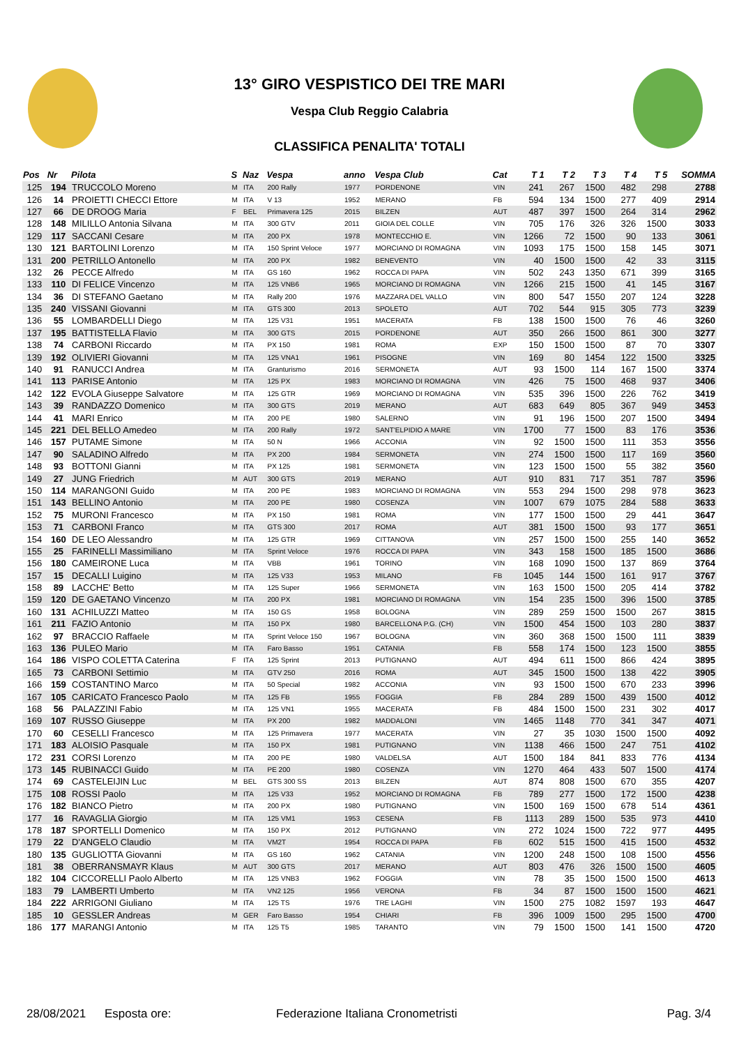13° GIRO VESPISTICO DEI TRE MARI
Vespa Club Reggio Calabria
CLASSIFICA PENALITA' TOTALI
| Pos | Nr | Pilota | S | Naz | Vespa | anno | Vespa Club | Cat | T 1 | T 2 | T 3 | T 4 | T 5 | SOMMA |
| --- | --- | --- | --- | --- | --- | --- | --- | --- | --- | --- | --- | --- | --- | --- |
| 125 | 194 | TRUCCOLO Moreno | M | ITA | 200 Rally | 1977 | PORDENONE | VIN | 241 | 267 | 1500 | 482 | 298 | 2788 |
| 126 | 14 | PROIETTI CHECCI Ettore | M | ITA | V 13 | 1952 | MERANO | FB | 594 | 134 | 1500 | 277 | 409 | 2914 |
| 127 | 66 | DE DROOG Maria | F | BEL | Primavera 125 | 2015 | BILZEN | AUT | 487 | 397 | 1500 | 264 | 314 | 2962 |
| 128 | 148 | MILILLO Antonia Silvana | M | ITA | 300 GTV | 2011 | GIOIA DEL COLLE | VIN | 705 | 176 | 326 | 326 | 1500 | 3033 |
| 129 | 117 | SACCANI Cesare | M | ITA | 200 PX | 1978 | MONTECCHIO E. | VIN | 1266 | 72 | 1500 | 90 | 133 | 3061 |
| 130 | 121 | BARTOLINI Lorenzo | M | ITA | 150 Sprint Veloce | 1977 | MORCIANO DI ROMAGNA | VIN | 1093 | 175 | 1500 | 158 | 145 | 3071 |
| 131 | 200 | PETRILLO Antonello | M | ITA | 200 PX | 1982 | BENEVENTO | VIN | 40 | 1500 | 1500 | 42 | 33 | 3115 |
| 132 | 26 | PECCE Alfredo | M | ITA | GS 160 | 1962 | ROCCA DI PAPA | VIN | 502 | 243 | 1350 | 671 | 399 | 3165 |
| 133 | 110 | DI FELICE Vincenzo | M | ITA | 125 VNB6 | 1965 | MORCIANO DI ROMAGNA | VIN | 1266 | 215 | 1500 | 41 | 145 | 3167 |
| 134 | 36 | DI STEFANO Gaetano | M | ITA | Rally 200 | 1976 | MAZZARA DEL VALLO | VIN | 800 | 547 | 1550 | 207 | 124 | 3228 |
| 135 | 240 | VISSANI Giovanni | M | ITA | GTS 300 | 2013 | SPOLETO | AUT | 702 | 544 | 915 | 305 | 773 | 3239 |
| 136 | 55 | LOMBARDELLI Diego | M | ITA | 125 V31 | 1951 | MACERATA | FB | 138 | 1500 | 1500 | 76 | 46 | 3260 |
| 137 | 195 | BATTISTELLA Flavio | M | ITA | 300 GTS | 2015 | PORDENONE | AUT | 350 | 266 | 1500 | 861 | 300 | 3277 |
| 138 | 74 | CARBONI Riccardo | M | ITA | PX 150 | 1981 | ROMA | EXP | 150 | 1500 | 1500 | 87 | 70 | 3307 |
| 139 | 192 | OLIVIERI Giovanni | M | ITA | 125 VNA1 | 1961 | PISOGNE | VIN | 169 | 80 | 1454 | 122 | 1500 | 3325 |
| 140 | 91 | RANUCCI Andrea | M | ITA | Granturismo | 2016 | SERMONETA | AUT | 93 | 1500 | 114 | 167 | 1500 | 3374 |
| 141 | 113 | PARISE Antonio | M | ITA | 125 PX | 1983 | MORCIANO DI ROMAGNA | VIN | 426 | 75 | 1500 | 468 | 937 | 3406 |
| 142 | 122 | EVOLA Giuseppe Salvatore | M | ITA | 125 GTR | 1969 | MORCIANO DI ROMAGNA | VIN | 535 | 396 | 1500 | 226 | 762 | 3419 |
| 143 | 39 | RANDAZZO Domenico | M | ITA | 300 GTS | 2019 | MERANO | AUT | 683 | 649 | 805 | 367 | 949 | 3453 |
| 144 | 41 | MARI Enrico | M | ITA | 200 PE | 1980 | SALERNO | VIN | 91 | 196 | 1500 | 207 | 1500 | 3494 |
| 145 | 221 | DEL BELLO Amedeo | M | ITA | 200 Rally | 1972 | SANT'ELPIDIO A MARE | VIN | 1700 | 77 | 1500 | 83 | 176 | 3536 |
| 146 | 157 | PUTAME Simone | M | ITA | 50 N | 1966 | ACCONIA | VIN | 92 | 1500 | 1500 | 111 | 353 | 3556 |
| 147 | 90 | SALADINO Alfredo | M | ITA | PX 200 | 1984 | SERMONETA | VIN | 274 | 1500 | 1500 | 117 | 169 | 3560 |
| 148 | 93 | BOTTONI Gianni | M | ITA | PX 125 | 1981 | SERMONETA | VIN | 123 | 1500 | 1500 | 55 | 382 | 3560 |
| 149 | 27 | JUNG Friedrich | M | AUT | 300 GTS | 2019 | MERANO | AUT | 910 | 831 | 717 | 351 | 787 | 3596 |
| 150 | 114 | MARANGONI Guido | M | ITA | 200 PE | 1983 | MORCIANO DI ROMAGNA | VIN | 553 | 294 | 1500 | 298 | 978 | 3623 |
| 151 | 143 | BELLINO Antonio | M | ITA | 200 PE | 1980 | COSENZA | VIN | 1007 | 679 | 1075 | 284 | 588 | 3633 |
| 152 | 75 | MURONI Francesco | M | ITA | PX 150 | 1981 | ROMA | VIN | 177 | 1500 | 1500 | 29 | 441 | 3647 |
| 153 | 71 | CARBONI Franco | M | ITA | GTS 300 | 2017 | ROMA | AUT | 381 | 1500 | 1500 | 93 | 177 | 3651 |
| 154 | 160 | DE LEO Alessandro | M | ITA | 125 GTR | 1969 | CITTANOVA | VIN | 257 | 1500 | 1500 | 255 | 140 | 3652 |
| 155 | 25 | FARINELLI Massimiliano | M | ITA | Sprint Veloce | 1976 | ROCCA DI PAPA | VIN | 343 | 158 | 1500 | 185 | 1500 | 3686 |
| 156 | 180 | CAMEIRONE Luca | M | ITA | VBB | 1961 | TORINO | VIN | 168 | 1090 | 1500 | 137 | 869 | 3764 |
| 157 | 15 | DECALLI Luigino | M | ITA | 125 V33 | 1953 | MILANO | FB | 1045 | 144 | 1500 | 161 | 917 | 3767 |
| 158 | 89 | LACCHE' Betto | M | ITA | 125 Super | 1966 | SERMONETA | VIN | 163 | 1500 | 1500 | 205 | 414 | 3782 |
| 159 | 120 | DE GAETANO Vincenzo | M | ITA | 200 PX | 1981 | MORCIANO DI ROMAGNA | VIN | 154 | 235 | 1500 | 396 | 1500 | 3785 |
| 160 | 131 | ACHILUZZI Matteo | M | ITA | 150 GS | 1958 | BOLOGNA | VIN | 289 | 259 | 1500 | 1500 | 267 | 3815 |
| 161 | 211 | FAZIO Antonio | M | ITA | 150 PX | 1980 | BARCELLONA P.G. (CH) | VIN | 1500 | 454 | 1500 | 103 | 280 | 3837 |
| 162 | 97 | BRACCIO Raffaele | M | ITA | Sprint Veloce 150 | 1967 | BOLOGNA | VIN | 360 | 368 | 1500 | 1500 | 111 | 3839 |
| 163 | 136 | PULEO Mario | M | ITA | Faro Basso | 1951 | CATANIA | FB | 558 | 174 | 1500 | 123 | 1500 | 3855 |
| 164 | 186 | VISPO COLETTA Caterina | F | ITA | 125 Sprint | 2013 | PUTIGNANO | AUT | 494 | 611 | 1500 | 866 | 424 | 3895 |
| 165 | 73 | CARBONI Settimio | M | ITA | GTV 250 | 2016 | ROMA | AUT | 345 | 1500 | 1500 | 138 | 422 | 3905 |
| 166 | 159 | COSTANTINO Marco | M | ITA | 50 Special | 1982 | ACCONIA | VIN | 93 | 1500 | 1500 | 670 | 233 | 3996 |
| 167 | 105 | CARICATO Francesco Paolo | M | ITA | 125 FB | 1955 | FOGGIA | FB | 284 | 289 | 1500 | 439 | 1500 | 4012 |
| 168 | 56 | PALAZZINI Fabio | M | ITA | 125 VN1 | 1955 | MACERATA | FB | 484 | 1500 | 1500 | 231 | 302 | 4017 |
| 169 | 107 | RUSSO Giuseppe | M | ITA | PX 200 | 1982 | MADDALONI | VIN | 1465 | 1148 | 770 | 341 | 347 | 4071 |
| 170 | 60 | CESELLI Francesco | M | ITA | 125 Primavera | 1977 | MACERATA | VIN | 27 | 35 | 1030 | 1500 | 1500 | 4092 |
| 171 | 183 | ALOISIO Pasquale | M | ITA | 150 PX | 1981 | PUTIGNANO | VIN | 1138 | 466 | 1500 | 247 | 751 | 4102 |
| 172 | 231 | CORSI Lorenzo | M | ITA | 200 PE | 1980 | VALDELSA | AUT | 1500 | 184 | 841 | 833 | 776 | 4134 |
| 173 | 145 | RUBINACCI Guido | M | ITA | PE 200 | 1980 | COSENZA | VIN | 1270 | 464 | 433 | 507 | 1500 | 4174 |
| 174 | 69 | CASTELEIJIN Luc | M | BEL | GTS 300 SS | 2013 | BILZEN | AUT | 874 | 808 | 1500 | 670 | 355 | 4207 |
| 175 | 108 | ROSSI Paolo | M | ITA | 125 V33 | 1952 | MORCIANO DI ROMAGNA | FB | 789 | 277 | 1500 | 172 | 1500 | 4238 |
| 176 | 182 | BIANCO Pietro | M | ITA | 200 PX | 1980 | PUTIGNANO | VIN | 1500 | 169 | 1500 | 678 | 514 | 4361 |
| 177 | 16 | RAVAGLIA Giorgio | M | ITA | 125 VM1 | 1953 | CESENA | FB | 1113 | 289 | 1500 | 535 | 973 | 4410 |
| 178 | 187 | SPORTELLI Domenico | M | ITA | 150 PX | 2012 | PUTIGNANO | VIN | 272 | 1024 | 1500 | 722 | 977 | 4495 |
| 179 | 22 | D'ANGELO Claudio | M | ITA | VM2T | 1954 | ROCCA DI PAPA | FB | 602 | 515 | 1500 | 415 | 1500 | 4532 |
| 180 | 135 | GUGLIOTTA Giovanni | M | ITA | GS 160 | 1962 | CATANIA | VIN | 1200 | 248 | 1500 | 108 | 1500 | 4556 |
| 181 | 38 | OBERRANSMAYR Klaus | M | AUT | 300 GTS | 2017 | MERANO | AUT | 803 | 476 | 326 | 1500 | 1500 | 4605 |
| 182 | 104 | CICCORELLI Paolo Alberto | M | ITA | 125 VNB3 | 1962 | FOGGIA | VIN | 78 | 35 | 1500 | 1500 | 1500 | 4613 |
| 183 | 79 | LAMBERTI Umberto | M | ITA | VN2 125 | 1956 | VERONA | FB | 34 | 87 | 1500 | 1500 | 1500 | 4621 |
| 184 | 222 | ARRIGONI Giuliano | M | ITA | 125 TS | 1976 | TRE LAGHI | VIN | 1500 | 275 | 1082 | 1597 | 193 | 4647 |
| 185 | 10 | GESSLER Andreas | M | GER | Faro Basso | 1954 | CHIARI | FB | 396 | 1009 | 1500 | 295 | 1500 | 4700 |
| 186 | 177 | MARANGI Antonio | M | ITA | 125 T5 | 1985 | TARANTO | VIN | 79 | 1500 | 1500 | 141 | 1500 | 4720 |
28/08/2021 Esposta ore: Federazione Italiana Cronometristi Pag. 3/4